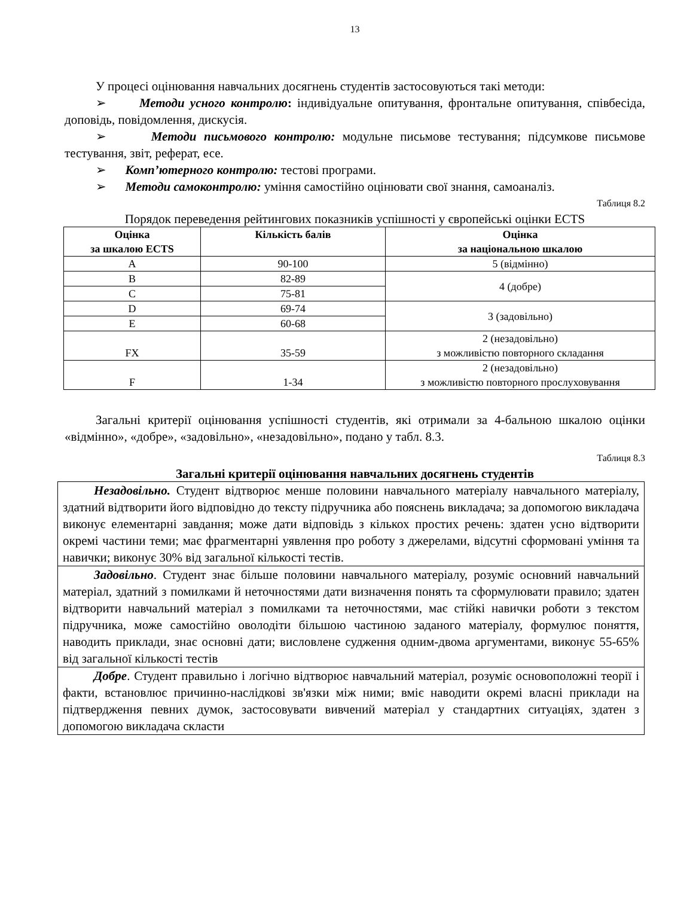13
У процесі оцінювання навчальних досягнень студентів застосовуються такі методи:
➢ Методи усного контролю: індивідуальне опитування, фронтальне опитування, співбесіда, доповідь, повідомлення, дискусія.
➢ Методи письмового контролю: модульне письмове тестування; підсумкове письмове тестування, звіт, реферат, есе.
➢ Комп’ютерного контролю: тестові програми.
➢ Методи самоконтролю: уміння самостійно оцінювати свої знання, самоаналіз.
Таблиця 8.2
Порядок переведення рейтингових показників успішності у європейські оцінки ECTS
| Оцінка за шкалою ECTS | Кількість балів | Оцінка за національною шкалою |
| --- | --- | --- |
| A | 90-100 | 5 (відмінно) |
| B | 82-89 | 4 (добре) |
| C | 75-81 | |
| D | 69-74 | 3 (задовільно) |
| E | 60-68 | |
| FX | 35-59 | 2 (незадовільно) з можливістю повторного складання |
| F | 1-34 | 2 (незадовільно) з можливістю повторного прослуховування |
Загальні критерії оцінювання успішності студентів, які отримали за 4-бальною шкалою оцінки «відмінно», «добре», «задовільно», «незадовільно», подано у табл. 8.3.
Таблиця 8.3
Загальні критерії оцінювання навчальних досягнень студентів
Незадовільно. Студент відтворює менше половини навчального матеріалу навчального матеріалу, здатний відтворити його відповідно до тексту підручника або пояснень викладача; за допомогою викладача виконує елементарні завдання; може дати відповідь з кількох простих речень: здатен усно відтворити окремі частини теми; має фрагментарні уявлення про роботу з джерелами, відсутні сформовані уміння та навички; виконує 30% від загальної кількості тестів.
Задовільно. Студент знає більше половини навчального матеріалу, розуміє основний навчальний матеріал, здатний з помилками й неточностями дати визначення понять та сформулювати правило; здатен відтворити навчальний матеріал з помилками та неточностями, має стійкі навички роботи з текстом підручника, може самостійно оволодіти більшою частиною заданого матеріалу, формулює поняття, наводить приклади, знає основні дати; висловлене судження одним-двома аргументами, виконує 55-65% від загальної кількості тестів
Добре. Студент правильно і логічно відтворює навчальний матеріал, розуміє основоположні теорії і факти, встановлює причинно-наслідкові зв'язки між ними; вміє наводити окремі власні приклади на підтвердження певних думок, застосовувати вивчений матеріал у стандартних ситуаціях, здатен з допомогою викладача скласти